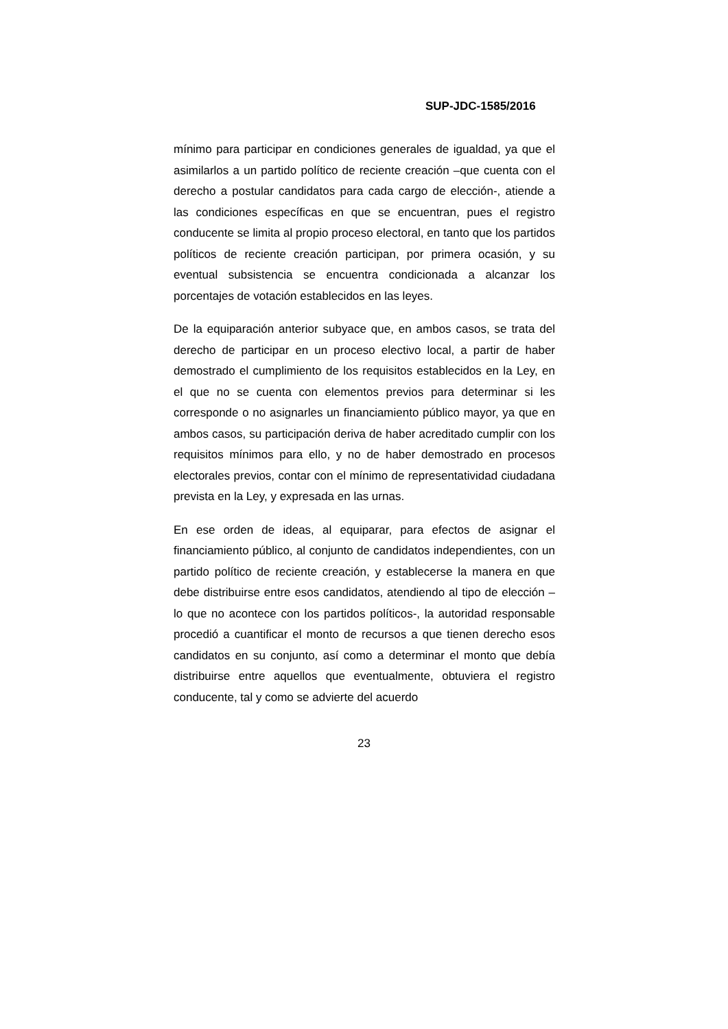SUP-JDC-1585/2016
mínimo para participar en condiciones generales de igualdad, ya que el asimilarlos a un partido político de reciente creación –que cuenta con el derecho a postular candidatos para cada cargo de elección-, atiende a las condiciones específicas en que se encuentran, pues el registro conducente se limita al propio proceso electoral, en tanto que los partidos políticos de reciente creación participan, por primera ocasión, y su eventual subsistencia se encuentra condicionada a alcanzar los porcentajes de votación establecidos en las leyes.
De la equiparación anterior subyace que, en ambos casos, se trata del derecho de participar en un proceso electivo local, a partir de haber demostrado el cumplimiento de los requisitos establecidos en la Ley, en el que no se cuenta con elementos previos para determinar si les corresponde o no asignarles un financiamiento público mayor, ya que en ambos casos, su participación deriva de haber acreditado cumplir con los requisitos mínimos para ello, y no de haber demostrado en procesos electorales previos, contar con el mínimo de representatividad ciudadana prevista en la Ley, y expresada en las urnas.
En ese orden de ideas, al equiparar, para efectos de asignar el financiamiento público, al conjunto de candidatos independientes, con un partido político de reciente creación, y establecerse la manera en que debe distribuirse entre esos candidatos, atendiendo al tipo de elección –lo que no acontece con los partidos políticos-, la autoridad responsable procedió a cuantificar el monto de recursos a que tienen derecho esos candidatos en su conjunto, así como a determinar el monto que debía distribuirse entre aquellos que eventualmente, obtuviera el registro conducente, tal y como se advierte del acuerdo
23